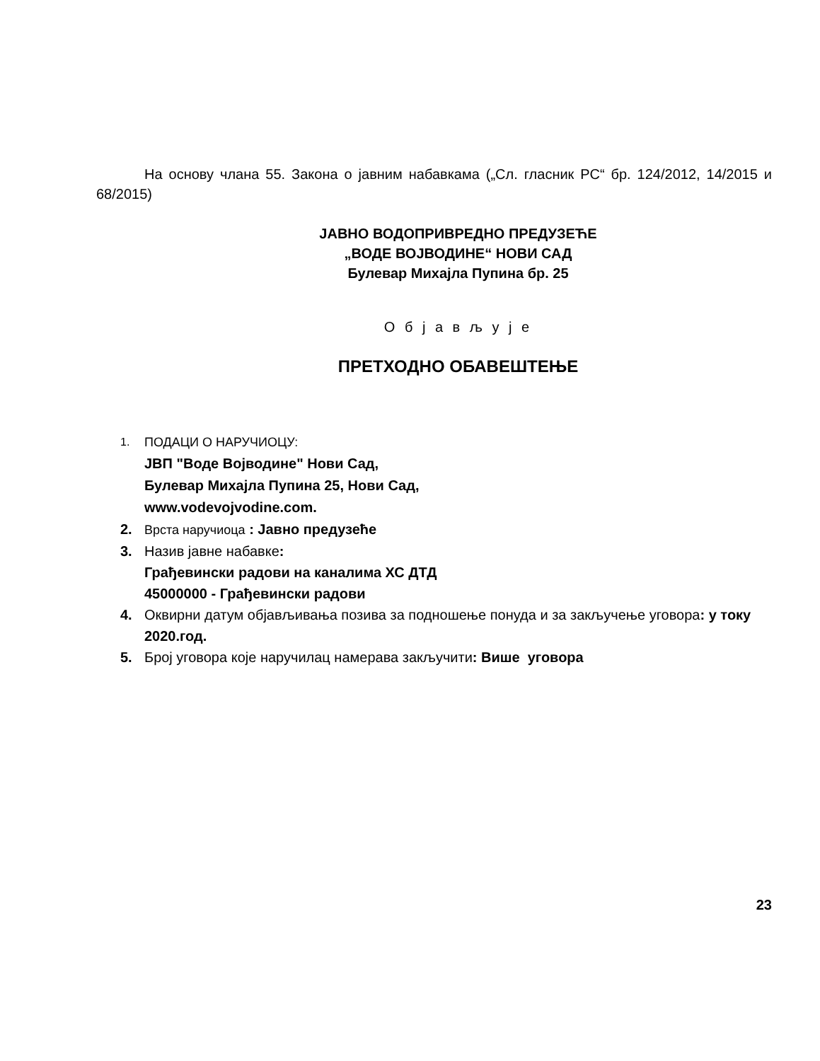На основу члана 55. Закона о јавним набавкама („Сл. гласник РС“ бр. 124/2012, 14/2015 и 68/2015)
ЈАВНО ВОДОПРИВРЕДНО ПРЕДУЗЕЋЕ
„ВОДЕ ВОЈВОДИНЕ“ НОВИ САД
Булевар Михајла Пупина бр. 25
О б ј а в љ у ј е
ПРЕТХОДНО ОБАВЕШТЕЊЕ
1. ПОДАЦИ О НАРУЧИОЦУ:
ЈВП "Воде Војводине" Нови Сад,
Булевар Михајла Пупина 25, Нови Сад,
www.vodevojvodine.com.
2. Врста наручиоца : Јавно предузеће
3. Назив јавне набавке:
Грађевински радови на каналима ХС ДТД
45000000 - Грађевински радови
4. Оквирни датум објављивања позива за подношење понуда и за закључење уговора: у току 2020.год.
5. Број уговора које наручилац намерава закључити: Више уговора
23